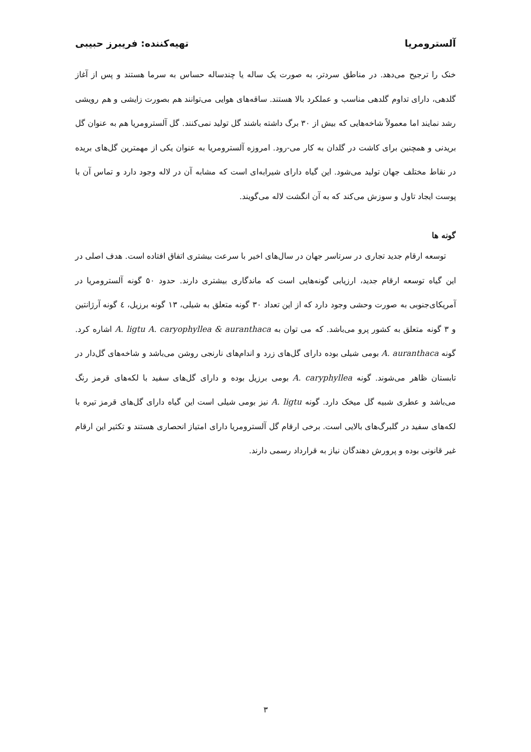آلسترومریا تهیه‌کننده: فریبرز حبیبی
خنک را ترجیح می‌دهد. در مناطق سردتر، به صورت یک ساله یا چندساله حساس به سرما هستند و پس از آغاز گلدهی، دارای تداوم گلدهی مناسب و عملکرد بالا هستند. ساقه‌های هوایی می‌توانند هم بصورت زایشی و هم رویشی رشد نمایند اما معمولاً شاخه‌هایی که بیش از ۳۰ برگ داشته باشند گل تولید نمی‌کنند. گل آلسترومریا هم به عنوان گل بریدنی و همچنین برای کاشت در گلدان به کار می-رود. امروزه آلسترومریا به عنوان یکی از مهمترین گل‌های بریده در نقاط مختلف جهان تولید می‌شود. این گیاه دارای شیرابه‌ای است که مشابه آن در لاله وجود دارد و تماس آن با پوست ایجاد تاول و سوزش می‌کند که به آن انگشت لاله می‌گویند.
گونه ها
توسعه ارقام جدید تجاری در سرتاسر جهان در سال‌های اخیر با سرعت بیشتری اتفاق افتاده است. هدف اصلی در این گیاه توسعه ارقام جدید، ارزیابی گونه‌هایی است که ماندگاری بیشتری دارند. حدود ۵۰ گونه آلسترومریا در آمریکای‌جنوبی به صورت وحشی وجود دارد که از این تعداد ۳۰ گونه متعلق به شیلی، ۱۳ گونه برزیل، ٤ گونه آرژانتین و ۳ گونه متعلق به کشور پرو می‌باشد. که می توان به A. ligtu A. caryophyllea & auranthaca اشاره کرد. گونه A. auranthaca بومی شیلی بوده دارای گل‌های زرد و اندام‌های نارنجی روشن می‌باشد و شاخه‌های گل‌دار در تابستان ظاهر می‌شوند. گونه A. caryphyllea بومی برزیل بوده و دارای گل‌های سفید با لکه‌های قرمز رنگ می‌باشد و عطری شبیه گل میخک دارد. گونه A. ligtu نیز بومی شیلی است این گیاه دارای گل‌های قرمز تیره با لکه‌های سفید در گلبرگ‌های بالایی است. برخی ارقام گل آلسترومریا دارای امتیاز انحصاری هستند و تکثیر این ارقام غیر قانونی بوده و پرورش دهندگان نیاز به قرارداد رسمی دارند.
۳